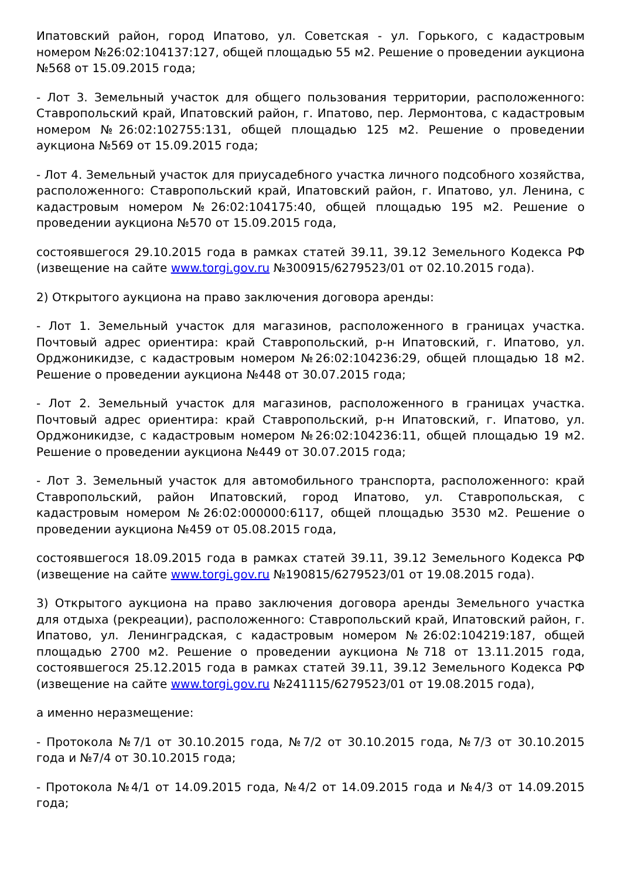Ипатовский район, город Ипатово, ул. Советская - ул. Горького, с кадастровым номером №26:02:104137:127, общей площадью 55 м2. Решение о проведении аукциона №568 от 15.09.2015 года;
- Лот 3. Земельный участок для общего пользования территории, расположенного: Ставропольский край, Ипатовский район, г. Ипатово, пер. Лермонтова, с кадастровым номером №26:02:102755:131, общей площадью 125 м2. Решение о проведении аукциона №569 от 15.09.2015 года;
- Лот 4. Земельный участок для приусадебного участка личного подсобного хозяйства, расположенного: Ставропольский край, Ипатовский район, г. Ипатово, ул. Ленина, с кадастровым номером №26:02:104175:40, общей площадью 195 м2. Решение о проведении аукциона №570 от 15.09.2015 года,
состоявшегося 29.10.2015 года в рамках статей 39.11, 39.12 Земельного Кодекса РФ (извещение на сайте www.torgi.gov.ru №300915/6279523/01 от 02.10.2015 года).
2) Открытого аукциона на право заключения договора аренды:
- Лот 1. Земельный участок для магазинов, расположенного в границах участка. Почтовый адрес ориентира: край Ставропольский, р-н Ипатовский, г. Ипатово, ул. Орджоникидзе, с кадастровым номером №26:02:104236:29, общей площадью 18 м2. Решение о проведении аукциона №448 от 30.07.2015 года;
- Лот 2. Земельный участок для магазинов, расположенного в границах участка. Почтовый адрес ориентира: край Ставропольский, р-н Ипатовский, г. Ипатово, ул. Орджоникидзе, с кадастровым номером №26:02:104236:11, общей площадью 19 м2. Решение о проведении аукциона №449 от 30.07.2015 года;
- Лот 3. Земельный участок для автомобильного транспорта, расположенного: край Ставропольский, район Ипатовский, город Ипатово, ул. Ставропольская, с кадастровым номером №26:02:000000:6117, общей площадью 3530 м2. Решение о проведении аукциона №459 от 05.08.2015 года,
состоявшегося 18.09.2015 года в рамках статей 39.11, 39.12 Земельного Кодекса РФ (извещение на сайте www.torgi.gov.ru №190815/6279523/01 от 19.08.2015 года).
3) Открытого аукциона на право заключения договора аренды Земельного участка для отдыха (рекреации), расположенного: Ставропольский край, Ипатовский район, г. Ипатово, ул. Ленинградская, с кадастровым номером №26:02:104219:187, общей площадью 2700 м2. Решение о проведении аукциона №718 от 13.11.2015 года, состоявшегося 25.12.2015 года в рамках статей 39.11, 39.12 Земельного Кодекса РФ (извещение на сайте www.torgi.gov.ru №241115/6279523/01 от 19.08.2015 года),
а именно неразмещение:
- Протокола №7/1 от 30.10.2015 года, №7/2 от 30.10.2015 года, №7/3 от 30.10.2015 года и №7/4 от 30.10.2015 года;
- Протокола №4/1 от 14.09.2015 года, №4/2 от 14.09.2015 года и №4/3 от 14.09.2015 года;